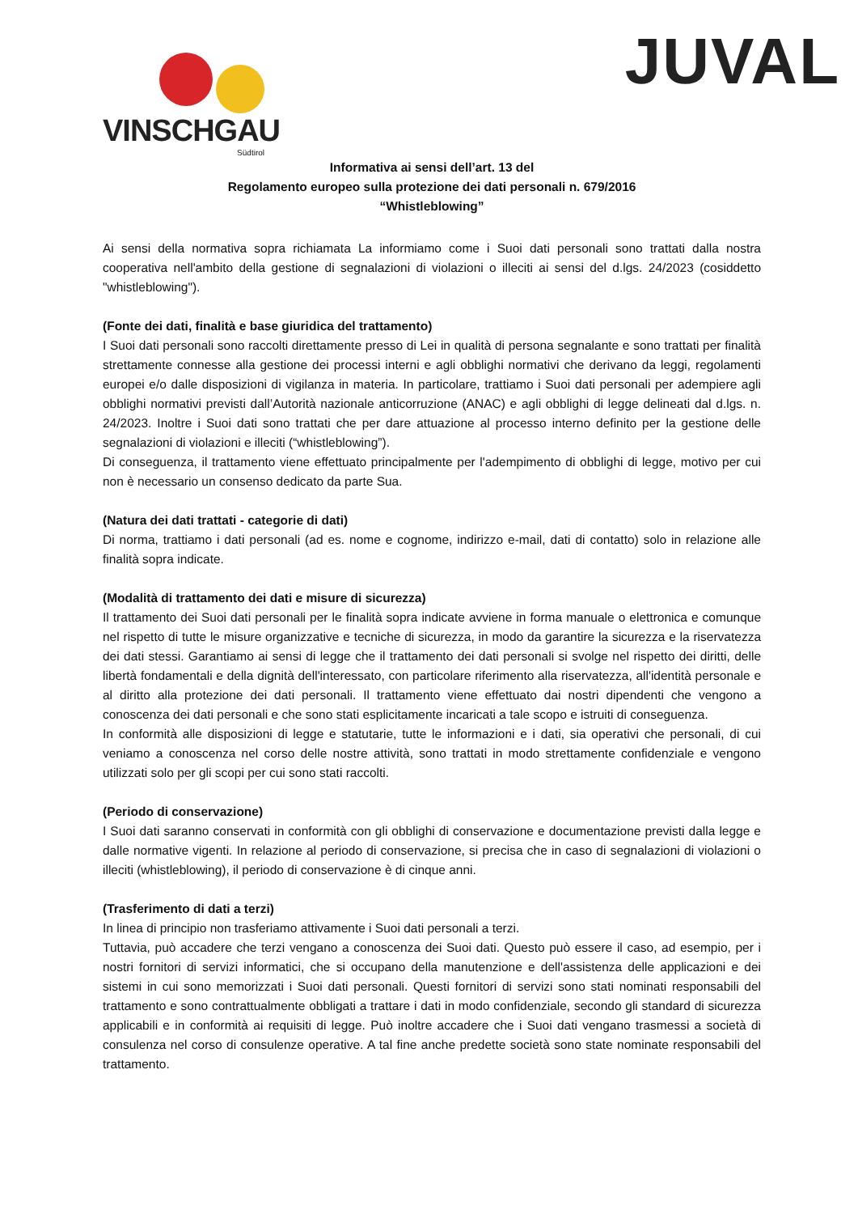VINSCHGAU
Südtirol
JUVAL
Informativa ai sensi dell’art. 13 del
Regolamento europeo sulla protezione dei dati personali n. 679/2016
“Whistleblowing”
Ai sensi della normativa sopra richiamata La informiamo come i Suoi dati personali sono trattati dalla nostra cooperativa nell'ambito della gestione di segnalazioni di violazioni o illeciti ai sensi del d.lgs. 24/2023 (cosiddetto "whistleblowing").
(Fonte dei dati, finalità e base giuridica del trattamento)
I Suoi dati personali sono raccolti direttamente presso di Lei in qualità di persona segnalante e sono trattati per finalità strettamente connesse alla gestione dei processi interni e agli obblighi normativi che derivano da leggi, regolamenti europei e/o dalle disposizioni di vigilanza in materia. In particolare, trattiamo i Suoi dati personali per adempiere agli obblighi normativi previsti dall’Autorità nazionale anticorruzione (ANAC) e agli obblighi di legge delineati dal d.lgs. n. 24/2023. Inoltre i Suoi dati sono trattati che per dare attuazione al processo interno definito per la gestione delle segnalazioni di violazioni e illeciti (“whistleblowing”).
Di conseguenza, il trattamento viene effettuato principalmente per l'adempimento di obblighi di legge, motivo per cui non è necessario un consenso dedicato da parte Sua.
(Natura dei dati trattati - categorie di dati)
Di norma, trattiamo i dati personali (ad es. nome e cognome, indirizzo e-mail, dati di contatto) solo in relazione alle finalità sopra indicate.
(Modalità di trattamento dei dati e misure di sicurezza)
Il trattamento dei Suoi dati personali per le finalità sopra indicate avviene in forma manuale o elettronica e comunque nel rispetto di tutte le misure organizzative e tecniche di sicurezza, in modo da garantire la sicurezza e la riservatezza dei dati stessi. Garantiamo ai sensi di legge che il trattamento dei dati personali si svolge nel rispetto dei diritti, delle libertà fondamentali e della dignità dell'interessato, con particolare riferimento alla riservatezza, all'identità personale e al diritto alla protezione dei dati personali. Il trattamento viene effettuato dai nostri dipendenti che vengono a conoscenza dei dati personali e che sono stati esplicitamente incaricati a tale scopo e istruiti di conseguenza.
In conformità alle disposizioni di legge e statutarie, tutte le informazioni e i dati, sia operativi che personali, di cui veniamo a conoscenza nel corso delle nostre attività, sono trattati in modo strettamente confidenziale e vengono utilizzati solo per gli scopi per cui sono stati raccolti.
(Periodo di conservazione)
I Suoi dati saranno conservati in conformità con gli obblighi di conservazione e documentazione previsti dalla legge e dalle normative vigenti. In relazione al periodo di conservazione, si precisa che in caso di segnalazioni di violazioni o illeciti (whistleblowing), il periodo di conservazione è di cinque anni.
(Trasferimento di dati a terzi)
In linea di principio non trasferiamo attivamente i Suoi dati personali a terzi.
Tuttavia, può accadere che terzi vengano a conoscenza dei Suoi dati. Questo può essere il caso, ad esempio, per i nostri fornitori di servizi informatici, che si occupano della manutenzione e dell'assistenza delle applicazioni e dei sistemi in cui sono memorizzati i Suoi dati personali. Questi fornitori di servizi sono stati nominati responsabili del trattamento e sono contrattualmente obbligati a trattare i dati in modo confidenziale, secondo gli standard di sicurezza applicabili e in conformità ai requisiti di legge. Può inoltre accadere che i Suoi dati vengano trasmessi a società di consulenza nel corso di consulenze operative. A tal fine anche predette società sono state nominate responsabili del trattamento.